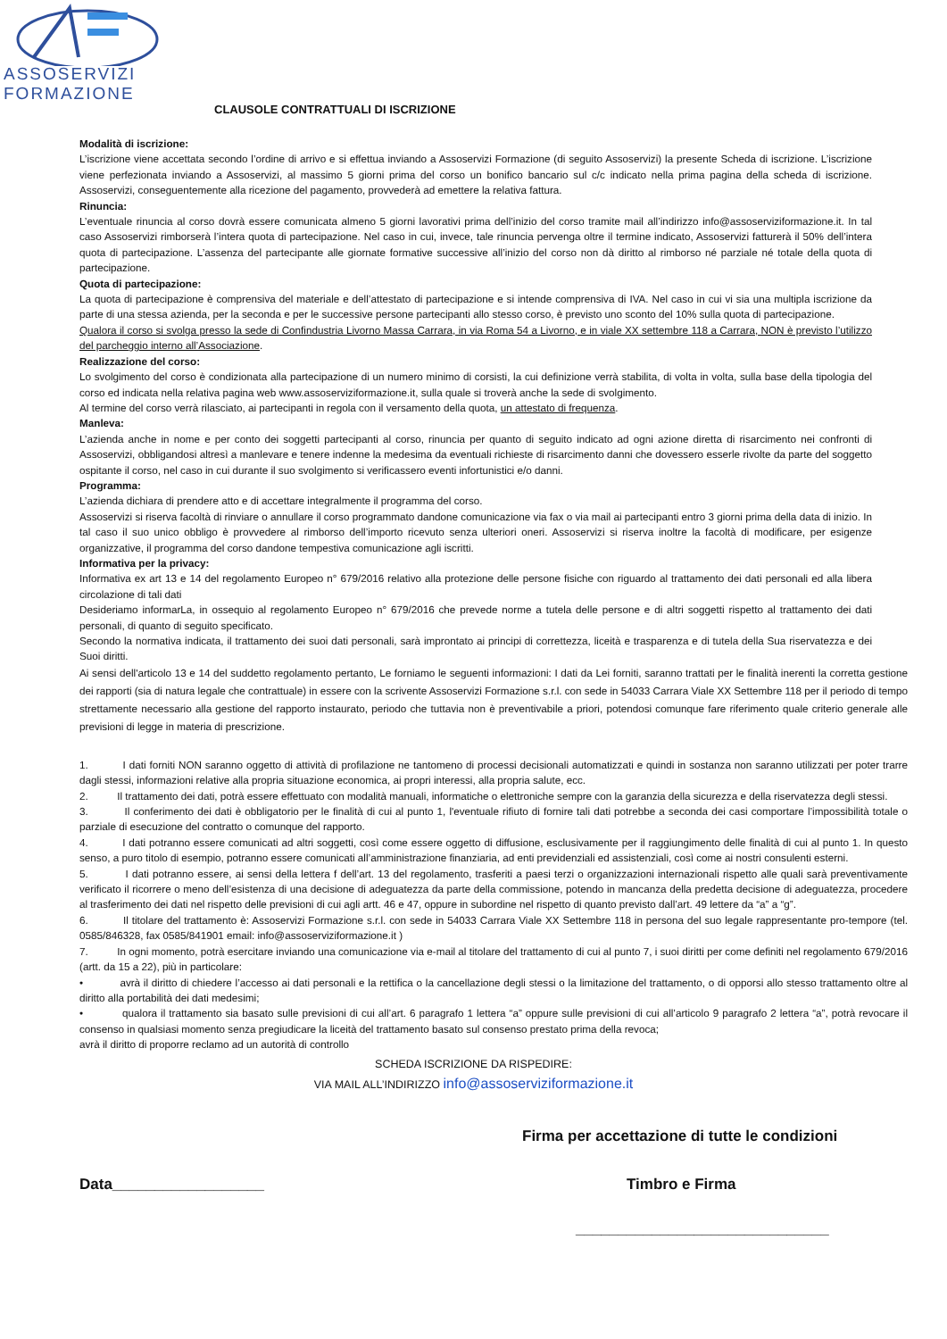ASSOSERVIZI
FORMAZIONE
CLAUSOLE CONTRATTUALI DI ISCRIZIONE
Modalità di iscrizione:
L’iscrizione viene accettata secondo l’ordine di arrivo e si effettua inviando a Assoservizi Formazione (di seguito Assoservizi) la presente Scheda di iscrizione. L’iscrizione viene perfezionata inviando a Assoservizi, al massimo 5 giorni prima del corso un bonifico bancario sul c/c indicato nella prima pagina della scheda di iscrizione. Assoservizi, conseguentemente alla ricezione del pagamento, provvederà ad emettere la relativa fattura.
Rinuncia:
L’eventuale rinuncia al corso dovrà essere comunicata almeno 5 giorni lavorativi prima dell’inizio del corso tramite mail all’indirizzo info@assoserviziformazione.it. In tal caso Assoservizi rimborserà l’intera quota di partecipazione. Nel caso in cui, invece, tale rinuncia pervenga oltre il termine indicato, Assoservizi fatturerà il 50% dell’intera quota di partecipazione. L’assenza del partecipante alle giornate formative successive all’inizio del corso non dà diritto al rimborso né parziale né totale della quota di partecipazione.
Quota di partecipazione:
La quota di partecipazione è comprensiva del materiale e dell’attestato di partecipazione e si intende comprensiva di IVA. Nel caso in cui vi sia una multipla iscrizione da parte di una stessa azienda, per la seconda e per le successive persone partecipanti allo stesso corso, è previsto uno sconto del 10% sulla quota di partecipazione.
Qualora il corso si svolga presso la sede di Confindustria Livorno Massa Carrara, in via Roma 54 a Livorno, e in viale XX settembre 118 a Carrara, NON è previsto l’utilizzo del parcheggio interno all’Associazione.
Realizzazione del corso:
Lo svolgimento del corso è condizionata alla partecipazione di un numero minimo di corsisti, la cui definizione verrà stabilita, di volta in volta, sulla base della tipologia del corso ed indicata nella relativa pagina web www.assoserviziformazione.it, sulla quale si troverà anche la sede di svolgimento.
Al termine del corso verrà rilasciato, ai partecipanti in regola con il versamento della quota, un attestato di frequenza.
Manleva:
L’azienda anche in nome e per conto dei soggetti partecipanti al corso, rinuncia per quanto di seguito indicato ad ogni azione diretta di risarcimento nei confronti di Assoservizi, obbligandosi altresì a manlevare e tenere indenne la medesima da eventuali richieste di risarcimento danni che dovessero esserle rivolte da parte del soggetto ospitante il corso, nel caso in cui durante il suo svolgimento si verificassero eventi infortunistici e/o danni.
Programma:
L’azienda dichiara di prendere atto e di accettare integralmente il programma del corso.
Assoservizi si riserva facoltà di rinviare o annullare il corso programmato dandone comunicazione via fax o via mail ai partecipanti entro 3 giorni prima della data di inizio. In tal caso il suo unico obbligo è provvedere al rimborso dell’importo ricevuto senza ulteriori oneri. Assoservizi si riserva inoltre la facoltà di modificare, per esigenze organizzative, il programma del corso dandone tempestiva comunicazione agli iscritti.
Informativa per la privacy:
Informativa ex art 13 e 14 del regolamento Europeo n° 679/2016 relativo alla protezione delle persone fisiche con riguardo al trattamento dei dati personali ed alla libera circolazione di tali dati
Desideriamo informarLa, in ossequio al regolamento Europeo n° 679/2016 che prevede norme a tutela delle persone e di altri soggetti rispetto al trattamento dei dati personali, di quanto di seguito specificato.
Secondo la normativa indicata, il trattamento dei suoi dati personali, sarà improntato ai principi di correttezza, liceità e trasparenza e di tutela della Sua riservatezza e dei Suoi diritti.
Ai sensi dell'articolo 13 e 14 del suddetto regolamento pertanto, Le forniamo le seguenti informazioni: I dati da Lei forniti, saranno trattati per le finalità inerenti la corretta gestione dei rapporti (sia di natura legale che contrattuale) in essere con la scrivente Assoservizi Formazione s.r.l. con sede in 54033 Carrara Viale XX Settembre 118 per il periodo di tempo strettamente necessario alla gestione del rapporto instaurato, periodo che tuttavia non è preventivabile a priori, potendosi comunque fare riferimento quale criterio generale alle previsioni di legge in materia di prescrizione.
1. I dati forniti NON saranno oggetto di attività di profilazione ne tantomeno di processi decisionali automatizzati e quindi in sostanza non saranno utilizzati per poter trarre dagli stessi, informazioni relative alla propria situazione economica, ai propri interessi, alla propria salute, ecc.
2. Il trattamento dei dati, potrà essere effettuato con modalità manuali, informatiche o elettroniche sempre con la garanzia della sicurezza e della riservatezza degli stessi.
3. Il conferimento dei dati è obbligatorio per le finalità di cui al punto 1, l'eventuale rifiuto di fornire tali dati potrebbe a seconda dei casi comportare l’impossibilità totale o parziale di esecuzione del contratto o comunque del rapporto.
4. I dati potranno essere comunicati ad altri soggetti, così come essere oggetto di diffusione, esclusivamente per il raggiungimento delle finalità di cui al punto 1. In questo senso, a puro titolo di esempio, potranno essere comunicati all’amministrazione finanziaria, ad enti previdenziali ed assistenziali, così come ai nostri consulenti esterni.
5. I dati potranno essere, ai sensi della lettera f dell’art. 13 del regolamento, trasferiti a paesi terzi o organizzazioni internazionali rispetto alle quali sarà preventivamente verificato il ricorrere o meno dell’esistenza di una decisione di adeguatezza da parte della commissione, potendo in mancanza della predetta decisione di adeguatezza, procedere al trasferimento dei dati nel rispetto delle previsioni di cui agli artt. 46 e 47, oppure in subordine nel rispetto di quanto previsto dall’art. 49 lettere da “a” a “g”.
6. Il titolare del trattamento è: Assoservizi Formazione s.r.l. con sede in 54033 Carrara Viale XX Settembre 118 in persona del suo legale rappresentante pro-tempore (tel. 0585/846328, fax 0585/841901 email: info@assoserviziformazione.it )
7. In ogni momento, potrà esercitare inviando una comunicazione via e-mail al titolare del trattamento di cui al punto 7, i suoi diritti per come definiti nel regolamento 679/2016 (artt. da 15 a 22), più in particolare:
• avrà il diritto di chiedere l’accesso ai dati personali e la rettifica o la cancellazione degli stessi o la limitazione del trattamento, o di opporsi allo stesso trattamento oltre al diritto alla portabilità dei dati medesimi;
• qualora il trattamento sia basato sulle previsioni di cui all’art. 6 paragrafo 1 lettera “a” oppure sulle previsioni di cui all’articolo 9 paragrafo 2 lettera “a”, potrà revocare il consenso in qualsiasi momento senza pregiudicare la liceità del trattamento basato sul consenso prestato prima della revoca;
avrà il diritto di proporre reclamo ad un autorità di controllo
SCHEDA ISCRIZIONE DA RISPEDIRE:
VIA MAIL ALL’INDIRIZZO info@assoserviziformazione.it
Firma per accettazione di tutte le condizioni
Data__________________ Timbro e Firma
______________________________